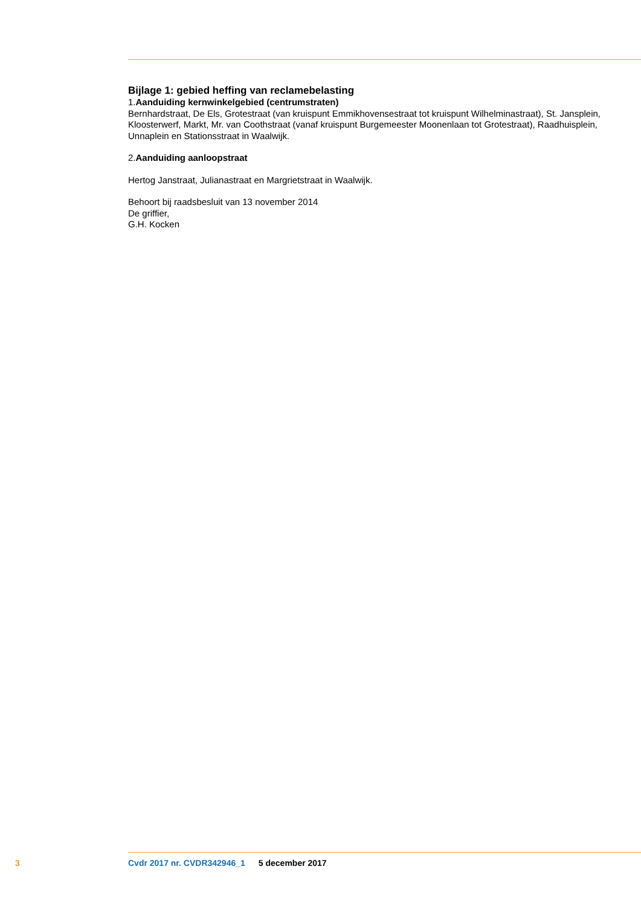Bijlage 1: gebied heffing van reclamebelasting
1.Aanduiding kernwinkelgebied (centrumstraten)
Bernhardstraat, De Els, Grotestraat (van kruispunt Emmikhovensestraat tot kruispunt Wilhelminastraat), St. Jansplein, Kloosterwerf, Markt, Mr. van Coothstraat (vanaf kruispunt Burgemeester Moonenlaan tot Grotestraat), Raadhuisplein, Unnaplein en Stationsstraat in Waalwijk.
2.Aanduiding aanloopstraat
Hertog Janstraat, Julianastraat en Margrietstraat in Waalwijk.
Behoort bij raadsbesluit van 13 november 2014
De griffier,
G.H. Kocken
3 Cvdr 2017 nr. CVDR342946_1 5 december 2017